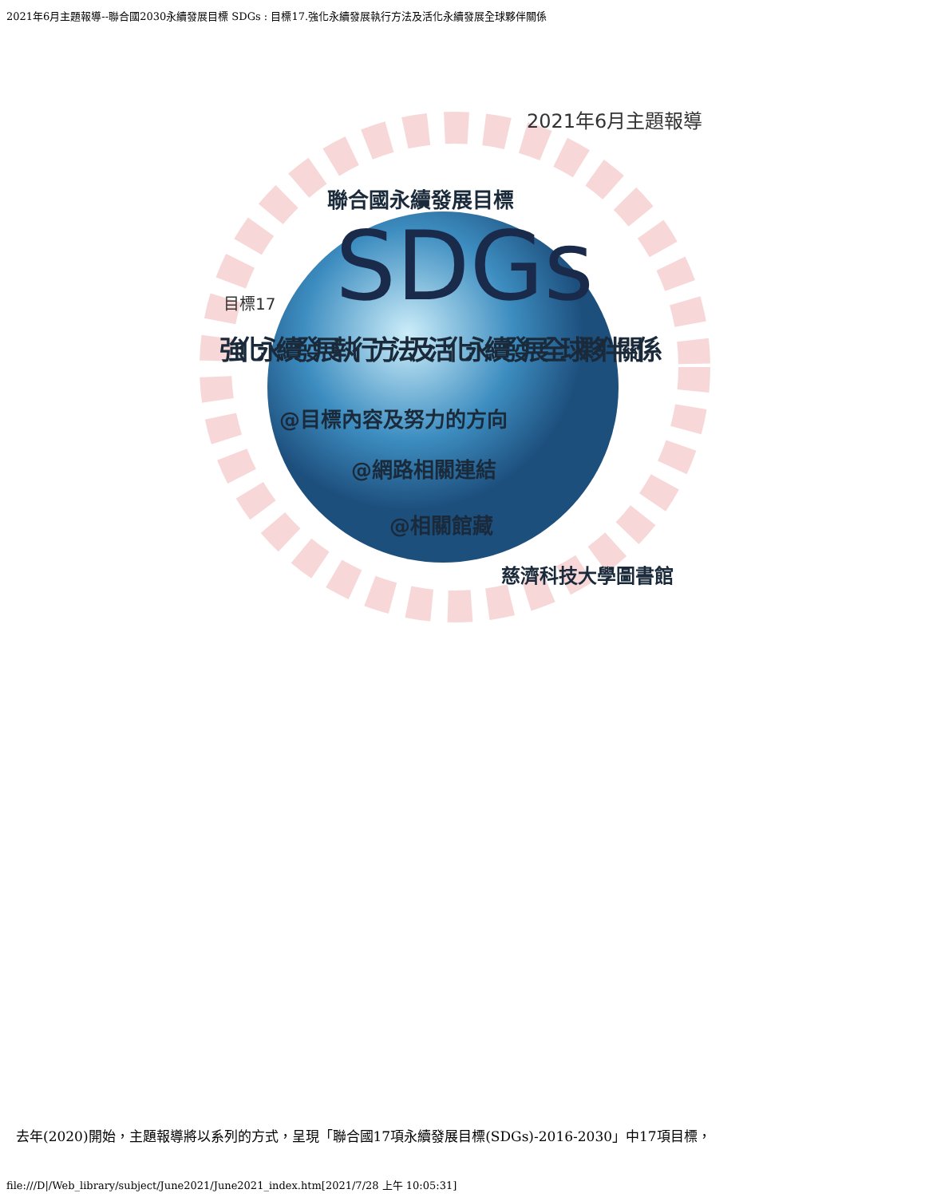2021年6月主題報導--聯合國2030永續發展目標 SDGs : 目標17.強化永續發展執行方法及活化永續發展全球夥伴關係
2021年6月主題報導
聯合國永續發展目標
SDGs
目標17
強化永續發展執行方法及活化永續發展全球夥伴關係
@目標內容及努力的方向
@網路相關連結
@相關館藏
慈濟科技大學圖書館
去年(2020)開始，主題報導將以系列的方式，呈現「聯合國17項永續發展目標(SDGs)-2016-2030」中17項目標，
file:///D|/Web_library/subject/June2021/June2021_index.htm[2021/7/28 上午 10:05:31]